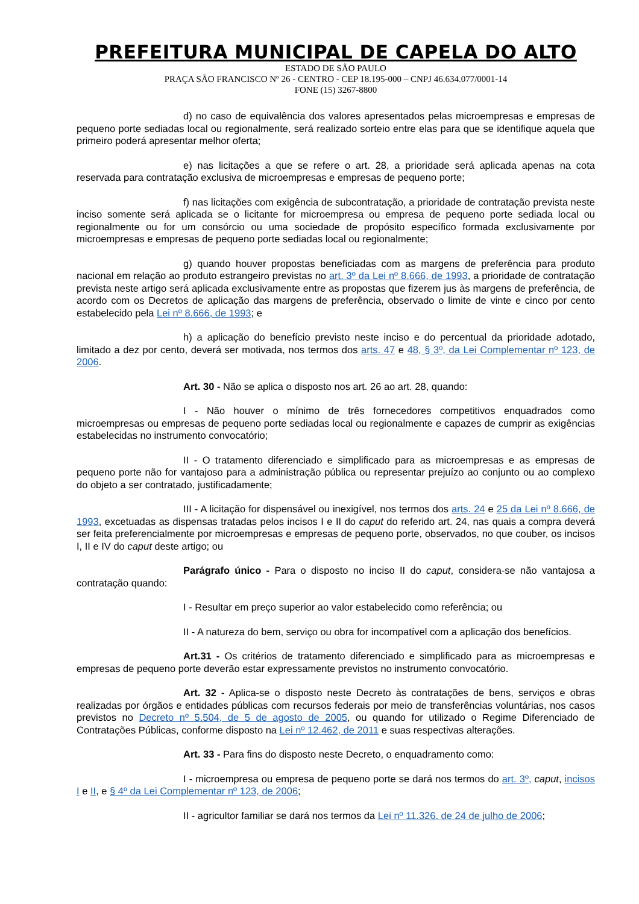PREFEITURA MUNICIPAL DE CAPELA DO ALTO
ESTADO DE SÃO PAULO
PRAÇA SÃO FRANCISCO Nº 26 - CENTRO - CEP 18.195-000 – CNPJ 46.634.077/0001-14
FONE (15) 3267-8800
d) no caso de equivalência dos valores apresentados pelas microempresas e empresas de pequeno porte sediadas local ou regionalmente, será realizado sorteio entre elas para que se identifique aquela que primeiro poderá apresentar melhor oferta;
e) nas licitações a que se refere o art. 28, a prioridade será aplicada apenas na cota reservada para contratação exclusiva de microempresas e empresas de pequeno porte;
f) nas licitações com exigência de subcontratação, a prioridade de contratação prevista neste inciso somente será aplicada se o licitante for microempresa ou empresa de pequeno porte sediada local ou regionalmente ou for um consórcio ou uma sociedade de propósito específico formada exclusivamente por microempresas e empresas de pequeno porte sediadas local ou regionalmente;
g) quando houver propostas beneficiadas com as margens de preferência para produto nacional em relação ao produto estrangeiro previstas no art. 3º da Lei nº 8.666, de 1993, a prioridade de contratação prevista neste artigo será aplicada exclusivamente entre as propostas que fizerem jus às margens de preferência, de acordo com os Decretos de aplicação das margens de preferência, observado o limite de vinte e cinco por cento estabelecido pela Lei nº 8.666, de 1993; e
h) a aplicação do benefício previsto neste inciso e do percentual da prioridade adotado, limitado a dez por cento, deverá ser motivada, nos termos dos arts. 47 e 48, § 3º, da Lei Complementar nº 123, de 2006.
Art. 30 - Não se aplica o disposto nos art. 26 ao art. 28, quando:
I - Não houver o mínimo de três fornecedores competitivos enquadrados como microempresas ou empresas de pequeno porte sediadas local ou regionalmente e capazes de cumprir as exigências estabelecidas no instrumento convocatório;
II - O tratamento diferenciado e simplificado para as microempresas e as empresas de pequeno porte não for vantajoso para a administração pública ou representar prejuízo ao conjunto ou ao complexo do objeto a ser contratado, justificadamente;
III - A licitação for dispensável ou inexigível, nos termos dos arts. 24 e 25 da Lei nº 8.666, de 1993, excetuadas as dispensas tratadas pelos incisos I e II do caput do referido art. 24, nas quais a compra deverá ser feita preferencialmente por microempresas e empresas de pequeno porte, observados, no que couber, os incisos I, II e IV do caput deste artigo; ou
Parágrafo único - Para o disposto no inciso II do caput, considera-se não vantajosa a contratação quando:
I - Resultar em preço superior ao valor estabelecido como referência; ou
II - A natureza do bem, serviço ou obra for incompatível com a aplicação dos benefícios.
Art.31 - Os critérios de tratamento diferenciado e simplificado para as microempresas e empresas de pequeno porte deverão estar expressamente previstos no instrumento convocatório.
Art. 32 - Aplica-se o disposto neste Decreto às contratações de bens, serviços e obras realizadas por órgãos e entidades públicas com recursos federais por meio de transferências voluntárias, nos casos previstos no Decreto nº 5.504, de 5 de agosto de 2005, ou quando for utilizado o Regime Diferenciado de Contratações Públicas, conforme disposto na Lei nº 12.462, de 2011 e suas respectivas alterações.
Art. 33 - Para fins do disposto neste Decreto, o enquadramento como:
I - microempresa ou empresa de pequeno porte se dará nos termos do art. 3º, caput, incisos I e II, e § 4º da Lei Complementar nº 123, de 2006;
II - agricultor familiar se dará nos termos da Lei nº 11.326, de 24 de julho de 2006;